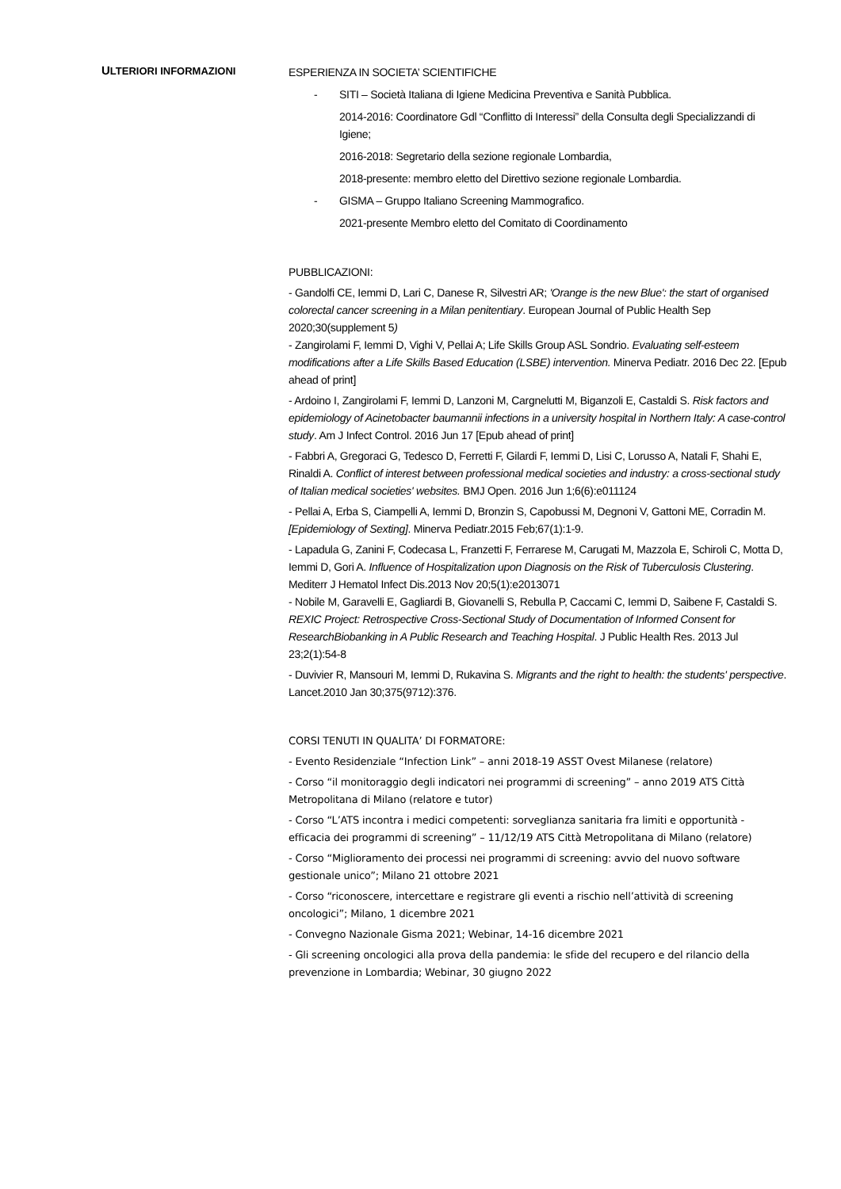ULTERIORI INFORMAZIONI
ESPERIENZA IN SOCIETA’ SCIENTIFICHE
- SITI – Società Italiana di Igiene Medicina Preventiva e Sanità Pubblica.
2014-2016: Coordinatore Gdl “Conflitto di Interessi” della Consulta degli Specializzandi di Igiene;
2016-2018: Segretario della sezione regionale Lombardia,
2018-presente: membro eletto del Direttivo sezione regionale Lombardia.
- GISMA – Gruppo Italiano Screening Mammografico.
2021-presente Membro eletto del Comitato di Coordinamento
PUBBLICAZIONI:
- Gandolfi CE, Iemmi D, Lari C, Danese R, Silvestri AR; 'Orange is the new Blue': the start of organised colorectal cancer screening in a Milan penitentiary. European Journal of Public Health Sep 2020;30(supplement 5)
- Zangirolami F, Iemmi D, Vighi V, Pellai A; Life Skills Group ASL Sondrio. Evaluating self-esteem modifications after a Life Skills Based Education (LSBE) intervention. Minerva Pediatr. 2016 Dec 22. [Epub ahead of print]
- Ardoino I, Zangirolami F, Iemmi D, Lanzoni M, Cargnelutti M, Biganzoli E, Castaldi S. Risk factors and epidemiology of Acinetobacter baumannii infections in a university hospital in Northern Italy: A case-control study. Am J Infect Control. 2016 Jun 17 [Epub ahead of print]
- Fabbri A, Gregoraci G, Tedesco D, Ferretti F, Gilardi F, Iemmi D, Lisi C, Lorusso A, Natali F, Shahi E, Rinaldi A. Conflict of interest between professional medical societies and industry: a cross-sectional study of Italian medical societies' websites. BMJ Open. 2016 Jun 1;6(6):e011124
- Pellai A, Erba S, Ciampelli A, Iemmi D, Bronzin S, Capobussi M, Degnoni V, Gattoni ME, Corradin M. [Epidemiology of Sexting]. Minerva Pediatr.2015 Feb;67(1):1-9.
- Lapadula G, Zanini F, Codecasa L, Franzetti F, Ferrarese M, Carugati M, Mazzola E, Schiroli C, Motta D, Iemmi D, Gori A. Influence of Hospitalization upon Diagnosis on the Risk of Tuberculosis Clustering. Mediterr J Hematol Infect Dis.2013 Nov 20;5(1):e2013071
- Nobile M, Garavelli E, Gagliardi B, Giovanelli S, Rebulla P, Caccami C, Iemmi D, Saibene F, Castaldi S. REXIC Project: Retrospective Cross-Sectional Study of Documentation of Informed Consent for ResearchBiobanking in A Public Research and Teaching Hospital. J Public Health Res. 2013 Jul 23;2(1):54-8
- Duvivier R, Mansouri M, Iemmi D, Rukavina S. Migrants and the right to health: the students' perspective. Lancet.2010 Jan 30;375(9712):376.
CORSI TENUTI IN QUALITA’ DI FORMATORE:
- Evento Residenziale “Infection Link” – anni 2018-19 ASST Ovest Milanese (relatore)
- Corso “il monitoraggio degli indicatori nei programmi di screening” – anno 2019 ATS Città Metropolitana di Milano (relatore e tutor)
- Corso “L’ATS incontra i medici competenti: sorveglianza sanitaria fra limiti e opportunità - efficacia dei programmi di screening” – 11/12/19 ATS Città Metropolitana di Milano (relatore)
- Corso “Miglioramento dei processi nei programmi di screening: avvio del nuovo software gestionale unico”; Milano 21 ottobre 2021
- Corso “riconoscere, intercettare e registrare gli eventi a rischio nell’attività di screening oncologici”; Milano, 1 dicembre 2021
- Convegno Nazionale Gisma 2021; Webinar, 14-16 dicembre 2021
- Gli screening oncologici alla prova della pandemia: le sfide del recupero e del rilancio della prevenzione in Lombardia; Webinar, 30 giugno 2022